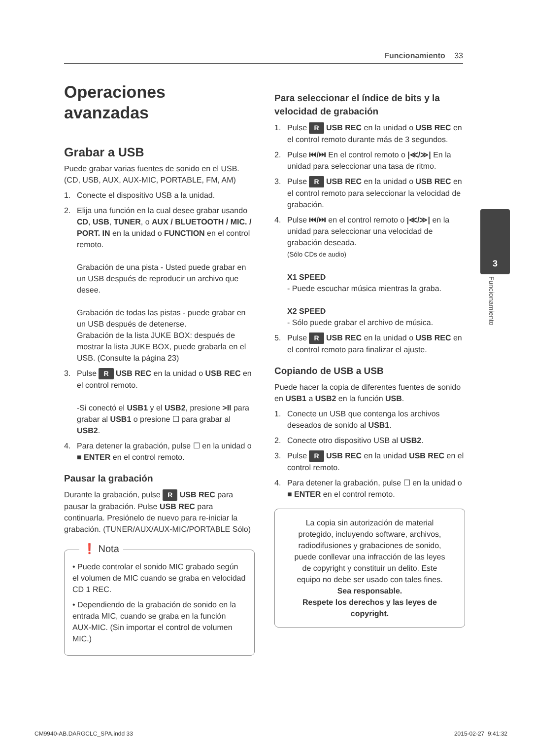Funcionamiento 33
3
Funcionamiento
Operaciones avanzadas
Grabar a USB
Puede grabar varias fuentes de sonido en el USB. (CD, USB, AUX, AUX-MIC, PORTABLE, FM, AM)
1. Conecte el dispositivo USB a la unidad.
2. Elija una función en la cual desee grabar usando CD, USB, TUNER, o AUX / BLUETOOTH / MIC. / PORT. IN en la unidad o FUNCTION en el control remoto.
Grabación de una pista - Usted puede grabar en un USB después de reproducir un archivo que desee.
Grabación de todas las pistas - puede grabar en un USB después de detenerse.
Grabación de la lista JUKE BOX: después de mostrar la lista JUKE BOX, puede grabarla en el USB. (Consulte la página 23)
3. Pulse R USB REC en la unidad o USB REC en el control remoto.
-Si conectó el USB1 y el USB2, presione >II para grabar al USB1 o presione ☐ para grabar al USB2.
4. Para detener la grabación, pulse ☐ en la unidad o ■ ENTER en el control remoto.
Pausar la grabación
Durante la grabación, pulse R USB REC para pausar la grabación. Pulse USB REC para continuarla. Presiónelo de nuevo para re-iniciar la grabación. (TUNER/AUX/AUX-MIC/PORTABLE Sólo)
❗ Nota
• Puede controlar el sonido MIC grabado según el volumen de MIC cuando se graba en velocidad CD 1 REC.
• Dependiendo de la grabación de sonido en la entrada MIC, cuando se graba en la función AUX-MIC. (Sin importar el control de volumen MIC.)
Para seleccionar el índice de bits y la velocidad de grabación
1. Pulse R USB REC en la unidad o USB REC en el control remoto durante más de 3 segundos.
2. Pulse ⏮/⏭ En el control remoto o |≪/≫| En la unidad para seleccionar una tasa de ritmo.
3. Pulse R USB REC en la unidad o USB REC en el control remoto para seleccionar la velocidad de grabación.
4. Pulse ⏮/⏭ en el control remoto o |≪/≫| en la unidad para seleccionar una velocidad de grabación deseada.
(Sólo CDs de audio)
X1 SPEED
- Puede escuchar música mientras la graba.
X2 SPEED
- Sólo puede grabar el archivo de música.
5. Pulse R USB REC en la unidad o USB REC en el control remoto para finalizar el ajuste.
Copiando de USB a USB
Puede hacer la copia de diferentes fuentes de sonido en USB1 a USB2 en la función USB.
1. Conecte un USB que contenga los archivos deseados de sonido al USB1.
2. Conecte otro dispositivo USB al USB2.
3. Pulse R USB REC en la unidad USB REC en el control remoto.
4. Para detener la grabación, pulse ☐ en la unidad o ■ ENTER en el control remoto.
La copia sin autorización de material protegido, incluyendo software, archivos, radiodifusiones y grabaciones de sonido, puede conllevar una infracción de las leyes de copyright y constituir un delito. Este equipo no debe ser usado con tales fines.
Sea responsable.
Respete los derechos y las leyes de copyright.
CM9940-AB.DARGCLC_SPA.indd 33 2015-02-27 ​ 9:41:32